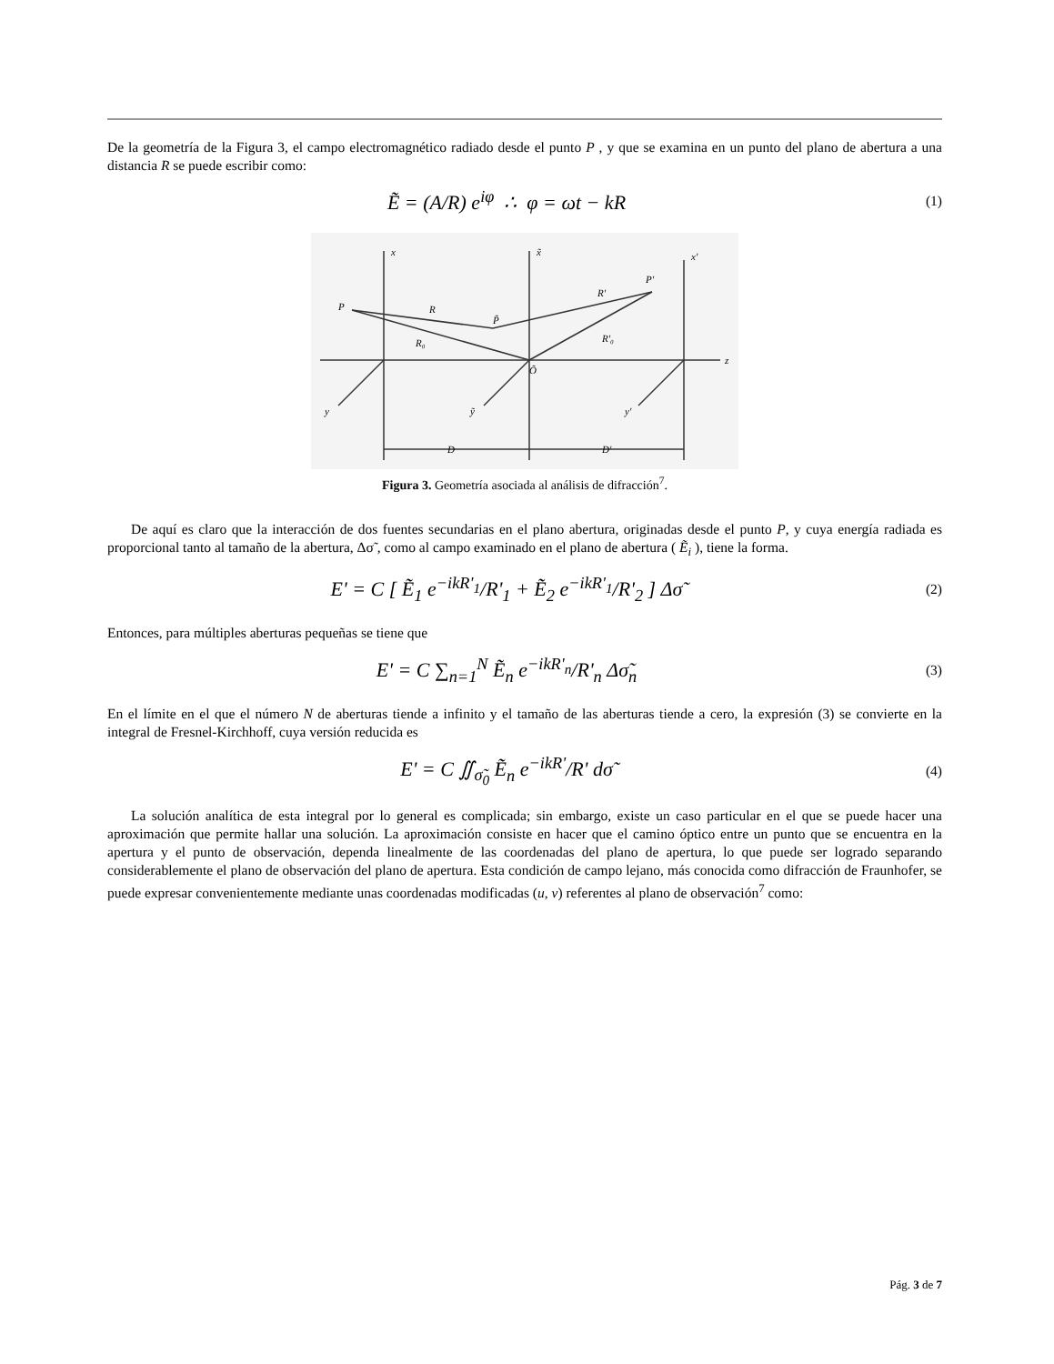De la geometría de la Figura 3, el campo electromagnético radiado desde el punto P , y que se examina en un punto del plano de abertura a una distancia R se puede escribir como:
Ẽ = (A/R) e<sup>iφ</sup> ∴ φ = ωt − kR
(1)
P
R
R₀
P̃
R'
R'₀
P'
Õ
z
x
x̃
x'
y
ỹ
y'
D
D'
Figura 3. Geometría asociada al análisis de difracción<sup>7</sup>.
De aquí es claro que la interacción de dos fuentes secundarias en el plano abertura, originadas desde el punto P, y cuya energía radiada es proporcional tanto al tamaño de la abertura, Δσ̃ , como al campo examinado en el plano de abertura ( Ẽ<sub>i</sub> ), tiene la forma.
E' = C [ Ẽ<sub>1</sub> e<sup>−ikR'<sub>1</sub></sup>/R'<sub>1</sub> + Ẽ<sub>2</sub> e<sup>−ikR'<sub>1</sub></sup>/R'<sub>2</sub> ] Δσ̃
(2)
Entonces, para múltiples aberturas pequeñas se tiene que
E' = C ∑<sub>n=1</sub><sup>N</sup> Ẽ<sub>n</sub> e<sup>−ikR'<sub>n</sub></sup>/R'<sub>n</sub> Δσ̃<sub>n</sub>
(3)
En el límite en el que el número N de aberturas tiende a infinito y el tamaño de las aberturas tiende a cero, la expresión (3) se convierte en la integral de Fresnel-Kirchhoff, cuya versión reducida es
E' = C ∬<sub>σ̃<sub>0</sub></sub> Ẽ<sub>n</sub> e<sup>−ikR'</sup>/R' dσ̃
(4)
La solución analítica de esta integral por lo general es complicada; sin embargo, existe un caso particular en el que se puede hacer una aproximación que permite hallar una solución. La aproximación consiste en hacer que el camino óptico entre un punto que se encuentra en la apertura y el punto de observación, dependa linealmente de las coordenadas del plano de apertura, lo que puede ser logrado separando considerablemente el plano de observación del plano de apertura. Esta condición de campo lejano, más conocida como difracción de Fraunhofer, se puede expresar convenientemente mediante unas coordenadas modificadas (u, v) referentes al plano de observación<sup>7</sup> como:
Pág. 3 de 7